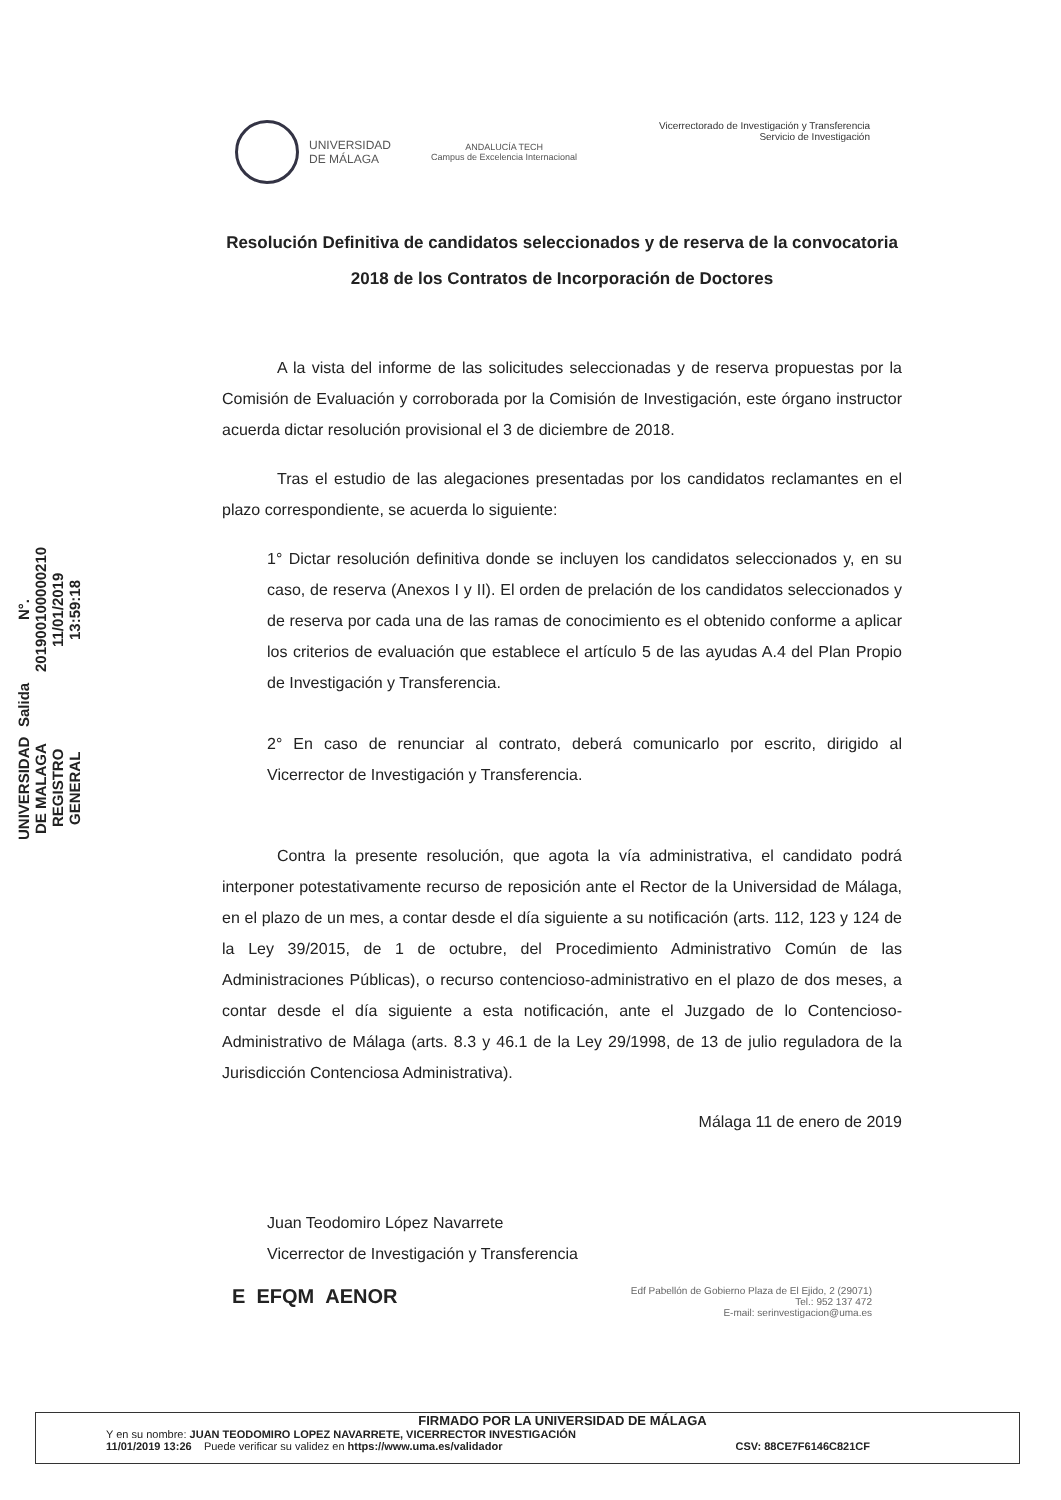UNIVERSIDAD
DE MÁLAGA
ANDALUCÍA TECH
Campus de Excelencia Internacional
Vicerrectorado de Investigación y Transferencia
Servicio de Investigación
Resolución Definitiva de candidatos seleccionados y de reserva de la convocatoria 2018 de los Contratos de Incorporación de Doctores
A la vista del informe de las solicitudes seleccionadas y de reserva propuestas por la Comisión de Evaluación y corroborada por la Comisión de Investigación, este órgano instructor acuerda dictar resolución provisional el 3 de diciembre de 2018.
Tras el estudio de las alegaciones presentadas por los candidatos reclamantes en el plazo correspondiente, se acuerda lo siguiente:
1° Dictar resolución definitiva donde se incluyen los candidatos seleccionados y, en su caso, de reserva (Anexos I y II). El orden de prelación de los candidatos seleccionados y de reserva por cada una de las ramas de conocimiento es el obtenido conforme a aplicar los criterios de evaluación que establece el artículo 5 de las ayudas A.4 del Plan Propio de Investigación y Transferencia.
2° En caso de renunciar al contrato, deberá comunicarlo por escrito, dirigido al Vicerrector de Investigación y Transferencia.
Contra la presente resolución, que agota la vía administrativa, el candidato podrá interponer potestativamente recurso de reposición ante el Rector de la Universidad de Málaga, en el plazo de un mes, a contar desde el día siguiente a su notificación (arts. 112, 123 y 124 de la Ley 39/2015, de 1 de octubre, del Procedimiento Administrativo Común de las Administraciones Públicas), o recurso contencioso-administrativo en el plazo de dos meses, a contar desde el día siguiente a esta notificación, ante el Juzgado de lo Contencioso-Administrativo de Málaga (arts. 8.3 y 46.1 de la Ley 29/1998, de 13 de julio reguladora de la Jurisdicción Contenciosa Administrativa).
Málaga 11 de enero de 2019
Juan Teodomiro López Navarrete
Vicerrector de Investigación y Transferencia
UNIVERSIDAD DE MALAGA
REGISTRO GENERAL
Salida
N°. 201900100000210
11/01/2019 13:59:18
E EFQM AENOR
Edf Pabellón de Gobierno Plaza de El Ejido, 2 (29071)
Tel.: 952 137 472
E-mail: serinvestigacion@uma.es
FIRMADO POR LA UNIVERSIDAD DE MÁLAGA
Y en su nombre: JUAN TEODOMIRO LOPEZ NAVARRETE, VICERRECTOR INVESTIGACIÓN
11/01/2019 13:26 Puede verificar su validez en https://www.uma.es/validador CSV: 88CE7F6146C821CF